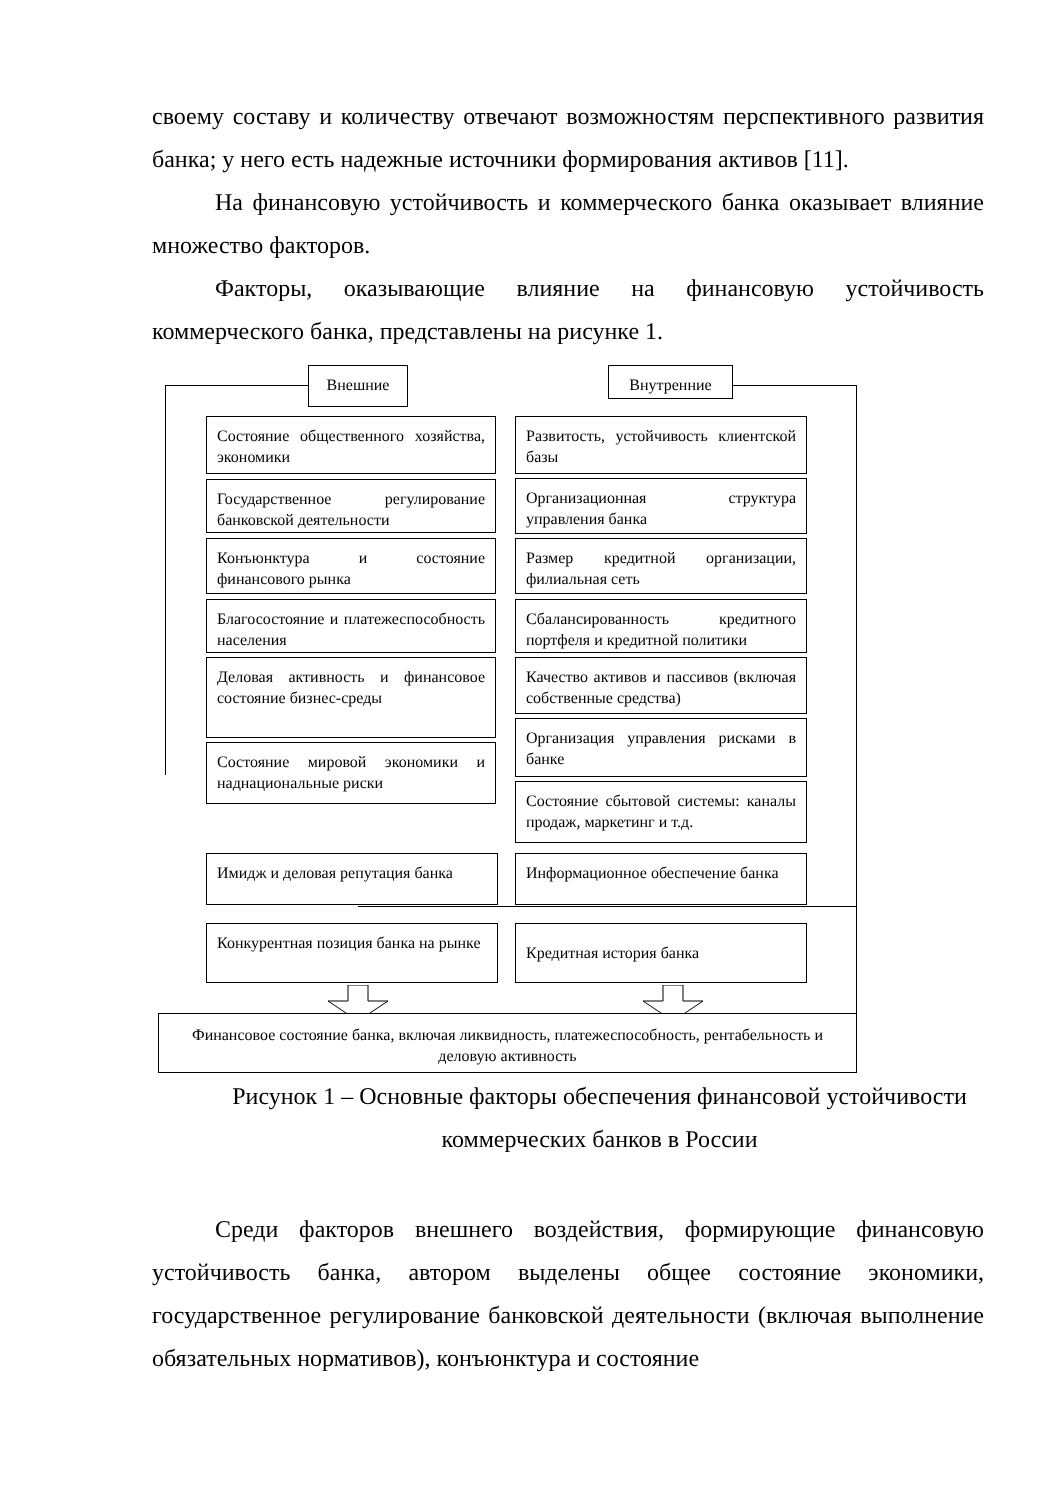своему составу и количеству отвечают возможностям перспективного развития банка; у него есть надежные источники формирования активов [11].
На финансовую устойчивость и коммерческого банка оказывает влияние множество факторов.
Факторы, оказывающие влияние на финансовую устойчивость коммерческого банка, представлены на рисунке 1.
Внешние Внутренние
Состояние общественного хозяйства, экономики
Государственное регулирование банковской деятельности
Конъюнктура и состояние финансового рынка
Благосостояние и платежеспособность населения
Деловая активность и финансовое состояние бизнес-среды
Состояние мировой экономики и наднациональные риски
Имидж и деловая репутация банка
Конкурентная позиция банка на рынке
Развитость, устойчивость клиентской базы
Организационная структура управления банка
Размер кредитной организации, филиальная сеть
Сбалансированность кредитного портфеля и кредитной политики
Качество активов и пассивов (включая собственные средства)
Организация управления рисками в банке
Состояние сбытовой системы: каналы продаж, маркетинг и т.д.
Информационное обеспечение банка
Кредитная история банка
Финансовое состояние банка, включая ликвидность, платежеспособность, рентабельность и деловую активность
Рисунок 1 – Основные факторы обеспечения финансовой устойчивости коммерческих банков в России
Среди факторов внешнего воздействия, формирующие финансовую устойчивость банка, автором выделены общее состояние экономики, государственное регулирование банковской деятельности (включая выполнение обязательных нормативов), конъюнктура и состояние